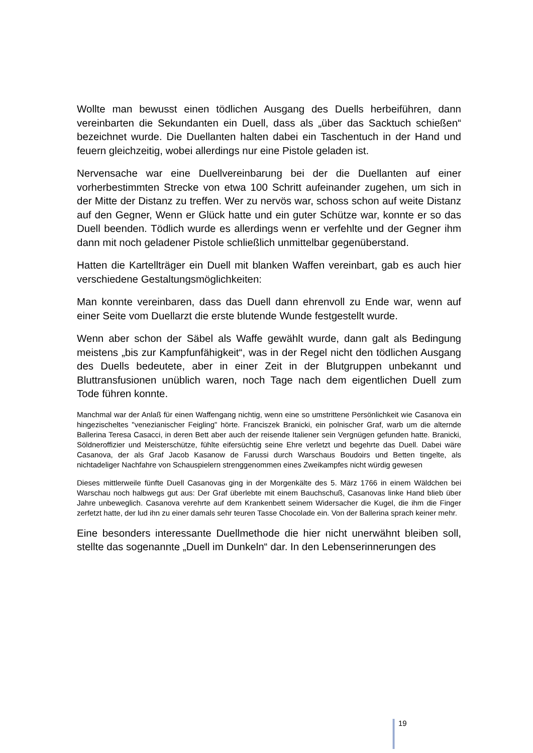Wollte man bewusst einen tödlichen Ausgang des Duells herbeiführen, dann vereinbarten die Sekundanten ein Duell, dass als „über das Sacktuch schießen“ bezeichnet wurde. Die Duellanten halten dabei ein Taschentuch in der Hand und feuern gleichzeitig, wobei allerdings nur eine Pistole geladen ist.
Nervensache war eine Duellvereinbarung bei der die Duellanten auf einer vorherbestimmten Strecke von etwa 100 Schritt aufeinander zugehen, um sich in der Mitte der Distanz zu treffen. Wer zu nervös war, schoss schon auf weite Distanz auf den Gegner, Wenn er Glück hatte und ein guter Schütze war, konnte er so das Duell beenden. Tödlich wurde es allerdings wenn er verfehlte und der Gegner ihm dann mit noch geladener Pistole schließlich unmittelbar gegenüberstand.
Hatten die Kartellträger ein Duell mit blanken Waffen vereinbart, gab es auch hier verschiedene Gestaltungsmöglichkeiten:
Man konnte vereinbaren, dass das Duell dann ehrenvoll zu Ende war, wenn auf einer Seite vom Duellarzt die erste blutende Wunde festgestellt wurde.
Wenn aber schon der Säbel als Waffe gewählt wurde, dann galt als Bedingung meistens „bis zur Kampfunfähigkeit“, was in der Regel nicht den tödlichen Ausgang des Duells bedeutete, aber in einer Zeit in der Blutgruppen unbekannt und Bluttransfusionen unüblich waren, noch Tage nach dem eigentlichen Duell zum Tode führen konnte.
Manchmal war der Anlaß für einen Waffengang nichtig, wenn eine so umstrittene Persönlichkeit wie Casanova ein hingezischeltes "venezianischer Feigling" hörte. Franciszek Branicki, ein polnischer Graf, warb um die alternde Ballerina Teresa Casacci, in deren Bett aber auch der reisende Italiener sein Vergnügen gefunden hatte. Branicki, Söldneroffizier und Meisterschütze, fühlte eifersüchtig seine Ehre verletzt und begehrte das Duell. Dabei wäre Casanova, der als Graf Jacob Kasanow de Farussi durch Warschaus Boudoirs und Betten tingelte, als nichtadeliger Nachfahre von Schauspielern strenggenommen eines Zweikampfes nicht würdig gewesen
Dieses mittlerweile fünfte Duell Casanovas ging in der Morgenkälte des 5. März 1766 in einem Wäldchen bei Warschau noch halbwegs gut aus: Der Graf überlebte mit einem Bauchschuß, Casanovas linke Hand blieb über Jahre unbeweglich. Casanova verehrte auf dem Krankenbett seinem Widersacher die Kugel, die ihm die Finger zerfetzt hatte, der lud ihn zu einer damals sehr teuren Tasse Chocolade ein. Von der Ballerina sprach keiner mehr.
Eine besonders interessante Duellmethode die hier nicht unerwähnt bleiben soll, stellte das sogenannte „Duell im Dunkeln“ dar. In den Lebenserinnerungen des
19